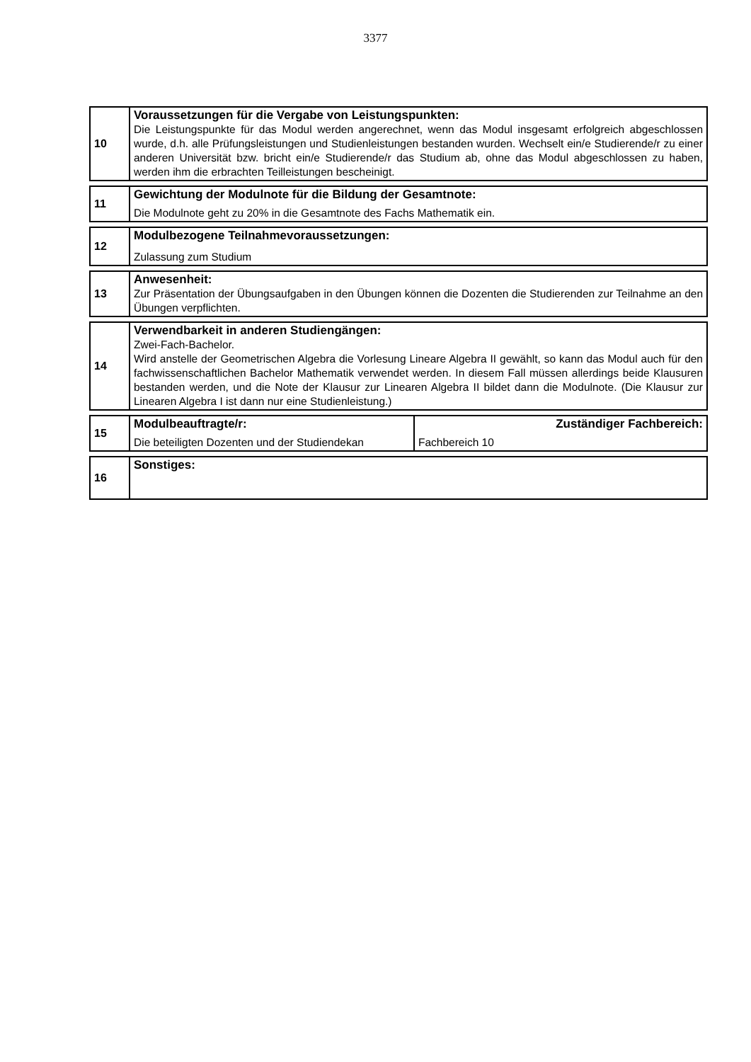3377
| 10 | Voraussetzungen für die Vergabe von Leistungspunkten: Die Leistungspunkte für das Modul werden angerechnet, wenn das Modul insgesamt erfolgreich abgeschlossen wurde, d.h. alle Prüfungsleistungen und Studienleistungen bestanden wurden. Wechselt ein/e Studierende/r zu einer anderen Universität bzw. bricht ein/e Studierende/r das Studium ab, ohne das Modul abgeschlossen zu haben, werden ihm die erbrachten Teilleistungen bescheinigt. |
| 11 | Gewichtung der Modulnote für die Bildung der Gesamtnote: Die Modulnote geht zu 20% in die Gesamtnote des Fachs Mathematik ein. |
| 12 | Modulbezogene Teilnahmevoraussetzungen: Zulassung zum Studium |
| 13 | Anwesenheit: Zur Präsentation der Übungsaufgaben in den Übungen können die Dozenten die Studierenden zur Teilnahme an den Übungen verpflichten. |
| 14 | Verwendbarkeit in anderen Studiengängen: Zwei-Fach-Bachelor. Wird anstelle der Geometrischen Algebra die Vorlesung Lineare Algebra II gewählt, so kann das Modul auch für den fachwissenschaftlichen Bachelor Mathematik verwendet werden. In diesem Fall müssen allerdings beide Klausuren bestanden werden, und die Note der Klausur zur Linearen Algebra II bildet dann die Modulnote. (Die Klausur zur Linearen Algebra I ist dann nur eine Studienleistung.) |
| 15 | Modulbeauftragte/r: Die beteiligten Dozenten und der Studiendekan | Zuständiger Fachbereich: Fachbereich 10 |
| 16 | Sonstiges: |